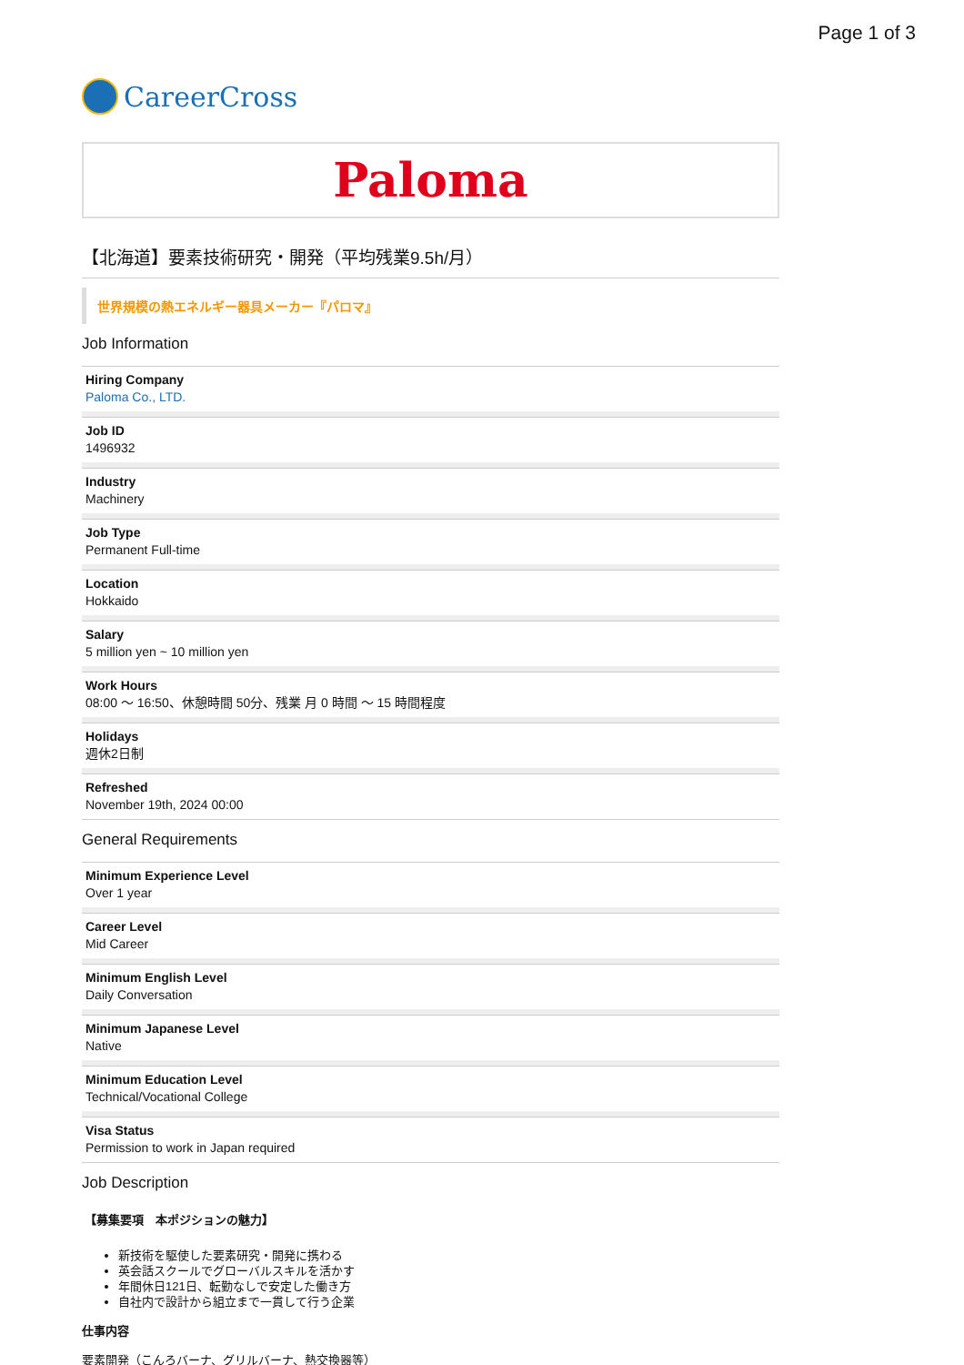Page 1 of 3
CareerCross
Paloma
【北海道】要素技術研究・開発（平均残業9.5h/月）
世界規模の熱エネルギー器具メーカー『パロマ』
Job Information
Hiring Company
Paloma Co., LTD.
Job ID
1496932
Industry
Machinery
Job Type
Permanent Full-time
Location
Hokkaido
Salary
5 million yen ~ 10 million yen
Work Hours
08:00 ～ 16:50、休憩時間 50分、残業 月 0 時間 ～ 15 時間程度
Holidays
週休2日制
Refreshed
November 19th, 2024 00:00
General Requirements
Minimum Experience Level
Over 1 year
Career Level
Mid Career
Minimum English Level
Daily Conversation
Minimum Japanese Level
Native
Minimum Education Level
Technical/Vocational College
Visa Status
Permission to work in Japan required
Job Description
【募集要項　本ポジションの魅力】
新技術を駆使した要素研究・開発に携わる
英会話スクールでグローバルスキルを活かす
年間休日121日、転勤なしで安定した働き方
自社内で設計から組立まで一貫して行う企業
仕事内容
要素開発（こんろバーナ、グリルバーナ、熱交換器等）